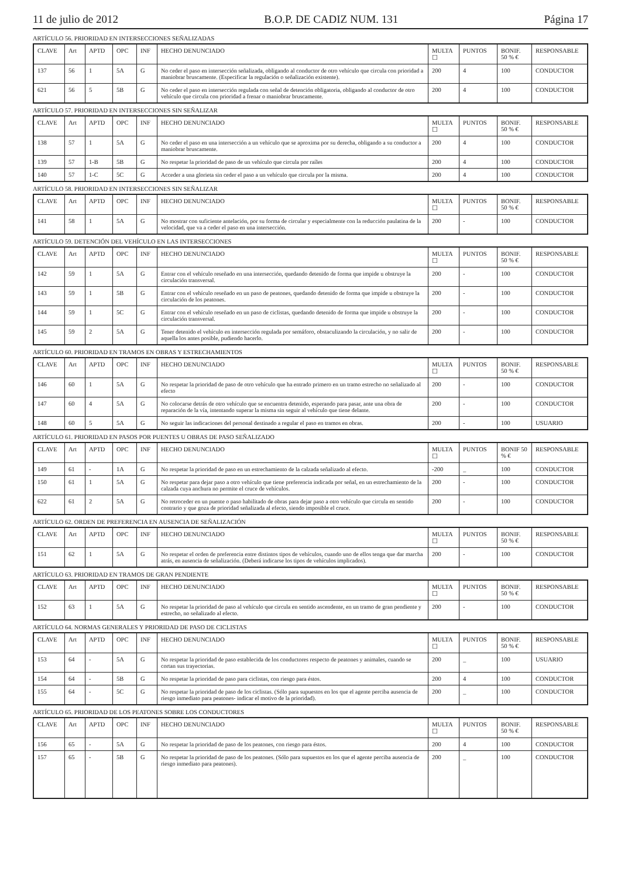11 de julio de 2012 B.O.P. DE CADIZ NUM. 131 Página 17
ARTÍCULO 56. PRIORIDAD EN INTERSECCIONES SEÑALIZADAS
| CLAVE | Art | APTD | OPC | INF | HECHO DENUNCIADO | MULTA ☐ | PUNTOS | BONIF. 50 % € | RESPONSABLE |
| --- | --- | --- | --- | --- | --- | --- | --- | --- | --- |
| 137 | 56 | 1 | 5A | G | No ceder el paso en intersección señalizada, obligando al conductor de otro vehículo que circula con prioridad a maniobrar bruscamente. (Especificar la regulación o señalización existente). | 200 | 4 | 100 | CONDUCTOR |
| 621 | 56 | 5 | 5B | G | No ceder el paso en intersección regulada con señal de detención obligatoria, obligando al conductor de otro vehículo que circula con prioridad a frenar o maniobrar bruscamente. | 200 | 4 | 100 | CONDUCTOR |
ARTÍCULO 57. PRIORIDAD EN INTERSECCIONES SIN SEÑALIZAR
| CLAVE | Art | APTD | OPC | INF | HECHO DENUNCIADO | MULTA ☐ | PUNTOS | BONIF. 50 % € | RESPONSABLE |
| --- | --- | --- | --- | --- | --- | --- | --- | --- | --- |
| 138 | 57 | 1 | 5A | G | No ceder el paso en una intersección a un vehículo que se aproxima por su derecha, obligando a su conductor a maniobrar bruscamente. | 200 | 4 | 100 | CONDUCTOR |
| 139 | 57 | 1-B | 5B | G | No respetar la prioridad de paso de un vehículo que circula por raíles | 200 | 4 | 100 | CONDUCTOR |
| 140 | 57 | 1-C | 5C | G | Acceder a una glorieta sin ceder el paso a un vehículo que circula por la misma. | 200 | 4 | 100 | CONDUCTOR |
ARTÍCULO 58. PRIORIDAD EN INTERSECCIONES SIN SEÑALIZAR
| CLAVE | Art | APTD | OPC | INF | HECHO DENUNCIADO | MULTA ☐ | PUNTOS | BONIF. 50 % € | RESPONSABLE |
| --- | --- | --- | --- | --- | --- | --- | --- | --- | --- |
| 141 | 58 | 1 | 5A | G | No mostrar con suficiente antelación, por su forma de circular y especialmente con la reducción paulatina de la velocidad, que va a ceder el paso en una intersección. | 200 | - | 100 | CONDUCTOR |
ARTÍCULO 59. DETENCIÓN DEL VEHÍCULO EN LAS INTERSECCIONES
| CLAVE | Art | APTD | OPC | INF | HECHO DENUNCIADO | MULTA ☐ | PUNTOS | BONIF. 50 % € | RESPONSABLE |
| --- | --- | --- | --- | --- | --- | --- | --- | --- | --- |
| 142 | 59 | 1 | 5A | G | Entrar con el vehículo reseñado en una intersección, quedando detenido de forma que impide u obstruye la circulación transversal. | 200 | - | 100 | CONDUCTOR |
| 143 | 59 | 1 | 5B | G | Entrar con el vehículo reseñado en un paso de peatones, quedando detenido de forma que impide u obstruye la circulación de los peatones. | 200 | - | 100 | CONDUCTOR |
| 144 | 59 | 1 | 5C | G | Entrar con el vehículo reseñado en un paso de ciclistas, quedando detenido de forma que impide u obstruye la circulación transversal. | 200 | - | 100 | CONDUCTOR |
| 145 | 59 | 2 | 5A | G | Tener detenido el vehículo en intersección regulada por semáforo, obstaculizando la circulación, y no salir de aquella los antes posible, pudiendo hacerlo. | 200 | - | 100 | CONDUCTOR |
ARTÍCULO 60. PRIORIDAD EN TRAMOS EN OBRAS Y ESTRECHAMIENTOS
| CLAVE | Art | APTD | OPC | INF | HECHO DENUNCIADO | MULTA ☐ | PUNTOS | BONIF. 50 % € | RESPONSABLE |
| --- | --- | --- | --- | --- | --- | --- | --- | --- | --- |
| 146 | 60 | 1 | 5A | G | No respetar la prioridad de paso de otro vehículo que ha entrado primero en un tramo estrecho no señalizado al efecto | 200 | - | 100 | CONDUCTOR |
| 147 | 60 | 4 | 5A | G | No colocarse detrás de otro vehículo que se encuentra detenido, esperando para pasar, ante una obra de reparación de la vía, intentando superar la misma sin seguir al vehículo que tiene delante. | 200 | - | 100 | CONDUCTOR |
| 148 | 60 | 5 | 5A | G | No seguir las indicaciones del personal destinado a regular el paso en tramos en obras. | 200 | - | 100 | USUARIO |
ARTÍCULO 61. PRIORIDAD EN PASOS POR PUENTES U OBRAS DE PASO SEÑALIZADO
| CLAVE | Art | APTD | OPC | INF | HECHO DENUNCIADO | MULTA ☐ | PUNTOS | BONIF 50 % € | RESPONSABLE |
| --- | --- | --- | --- | --- | --- | --- | --- | --- | --- |
| 149 | 61 | - | 1A | G | No respetar la prioridad de paso en un estrechamiento de la calzada señalizado al efecto. | -200 | _ | 100 | CONDUCTOR |
| 150 | 61 | 1 | 5A | G | No respetar para dejar paso a otro vehículo que tiene preferencia indicada por señal, en un estrechamiento de la calzada cuya anchura no permite el cruce de vehículos. | 200 | - | 100 | CONDUCTOR |
| 622 | 61 | 2 | 5A | G | No retroceder en un puente o paso habilitado de obras para dejar paso a otro vehículo que circula en sentido contrario y que goza de prioridad señalizada al efecto, siendo imposible el cruce. | 200 | - | 100 | CONDUCTOR |
ARTÍCULO 62. ORDEN DE PREFERENCIA EN AUSENCIA DE SEÑALIZACIÓN
| CLAVE | Art | APTD | OPC | INF | HECHO DENUNCIADO | MULTA ☐ | PUNTOS | BONIF. 50 % € | RESPONSABLE |
| --- | --- | --- | --- | --- | --- | --- | --- | --- | --- |
| 151 | 62 | 1 | 5A | G | No respetar el orden de preferencia entre distintos tipos de vehículos, cuando uno de ellos tenga que dar marcha atrás, en ausencia de señalización. (Deberá indicarse los tipos de vehículos implicados). | 200 | - | 100 | CONDUCTOR |
ARTÍCULO 63. PRIORIDAD EN TRAMOS DE GRAN PENDIENTE
| CLAVE | Art | APTD | OPC | INF | HECHO DENUNCIADO | MULTA ☐ | PUNTOS | BONIF. 50 % € | RESPONSABLE |
| --- | --- | --- | --- | --- | --- | --- | --- | --- | --- |
| 152 | 63 | 1 | 5A | G | No respetar la prioridad de paso al vehículo que circula en sentido ascendente, en un tramo de gran pendiente y estrecho, no señalizado al efecto. | 200 | - | 100 | CONDUCTOR |
ARTÍCULO 64. NORMAS GENERALES Y PRIORIDAD DE PASO DE CICLISTAS
| CLAVE | Art | APTD | OPC | INF | HECHO DENUNCIADO | MULTA ☐ | PUNTOS | BONIF. 50 % € | RESPONSABLE |
| --- | --- | --- | --- | --- | --- | --- | --- | --- | --- |
| 153 | 64 | - | 5A | G | No respetar la prioridad de paso establecida de los conductores respecto de peatones y animales, cuando se cortan sus trayectorias. | 200 | _ | 100 | USUARIO |
| 154 | 64 | - | 5B | G | No respetar la prioridad de paso para ciclistas, con riesgo para éstos. | 200 | 4 | 100 | CONDUCTOR |
| 155 | 64 | - | 5C | G | No respetar la prioridad de paso de los ciclistas. (Sólo para supuestos en los que el agente perciba ausencia de riesgo inmediato para peatones- indicar el motivo de la prioridad). | 200 | _ | 100 | CONDUCTOR |
ARTÍCULO 65. PRIORIDAD DE LOS PEATONES SOBRE LOS CONDUCTORES
| CLAVE | Art | APTD | OPC | INF | HECHO DENUNCIADO | MULTA ☐ | PUNTOS | BONIF. 50 % € | RESPONSABLE |
| --- | --- | --- | --- | --- | --- | --- | --- | --- | --- |
| 156 | 65 | - | 5A | G | No respetar la prioridad de paso de los peatones, con riesgo para éstos. | 200 | 4 | 100 | CONDUCTOR |
| 157 | 65 | - | 5B | G | No respetar la prioridad de paso de los peatones. (Sólo para supuestos en los que el agente perciba ausencia de riesgo inmediato para peatones). | 200 | _ | 100 | CONDUCTOR |